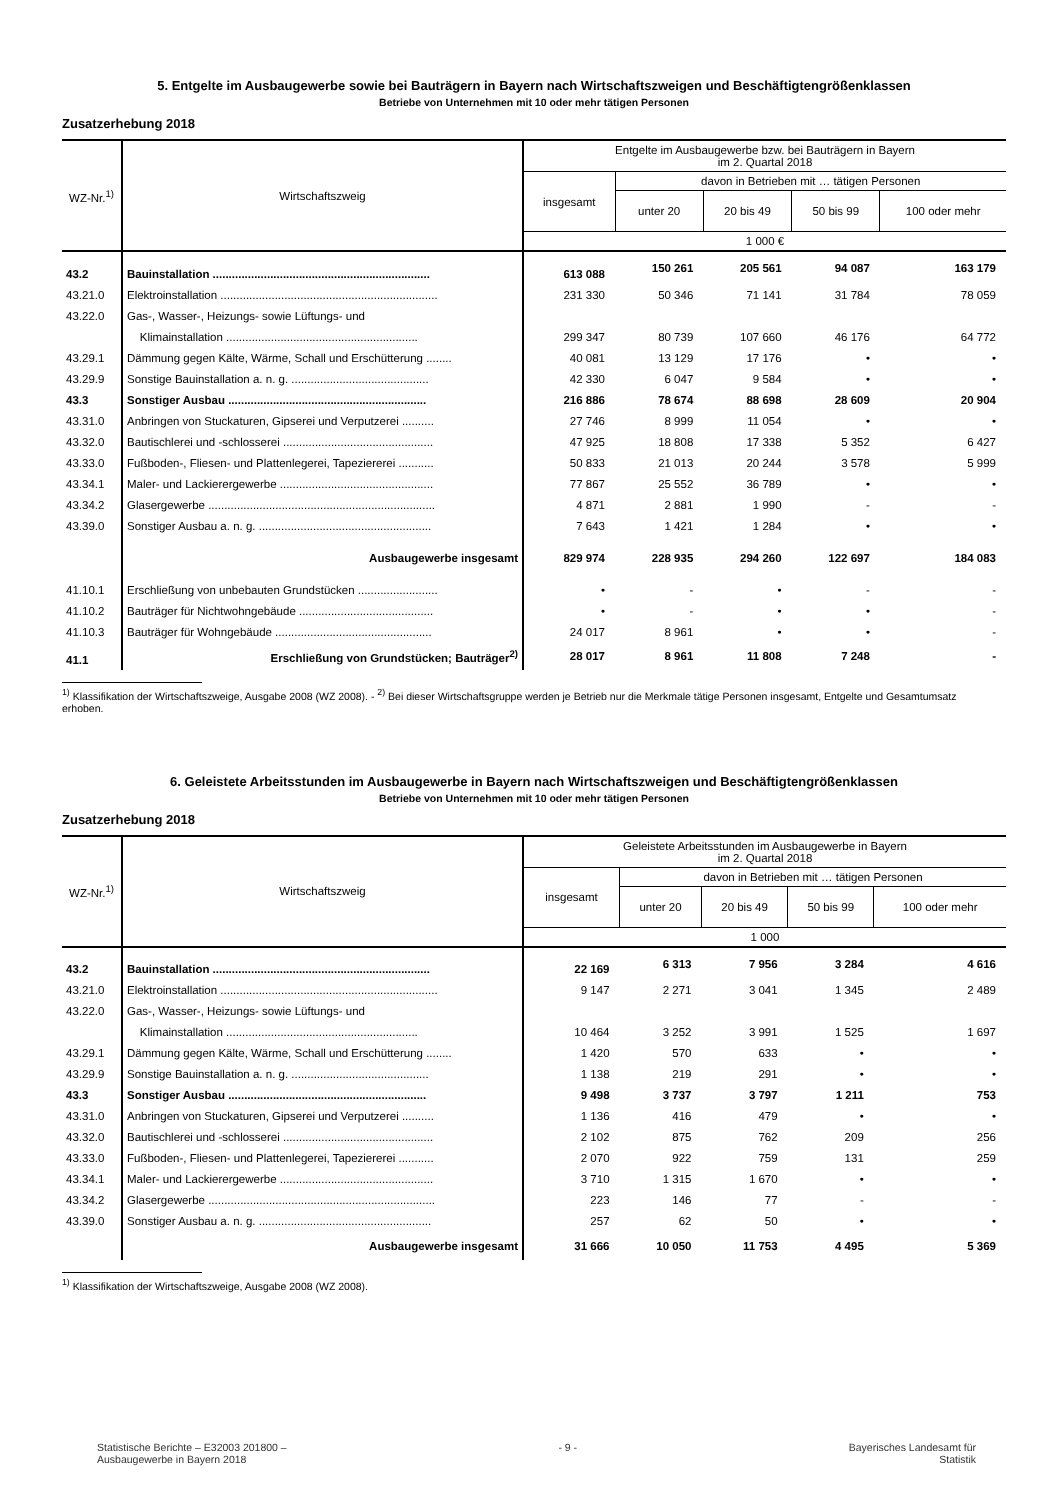5. Entgelte im Ausbaugewerbe sowie bei Bauträgern in Bayern nach Wirtschaftszweigen und Beschäftigtengrößenklassen
Betriebe von Unternehmen mit 10 oder mehr tätigen Personen
Zusatzerhebung 2018
| WZ-Nr.<sup>1)</sup> | Wirtschaftszweig | Entgelte im Ausbaugewerbe bzw. bei Bauträgern in Bayern im 2. Quartal 2018 | | | | |
| --- | --- | --- | --- | --- | --- | --- |
| | | insgesamt | davon in Betrieben mit … tätigen Personen | | | |
| | | | unter 20 | 20 bis 49 | 50 bis 99 | 100 oder mehr |
| | | 1 000 € | | | | |
| 43.2 | Bauinstallation .................................................................... | 613 088 | 150 261 | 205 561 | 94 087 | 163 179 |
| 43.21.0 | Elektroinstallation .................................................................... | 231 330 | 50 346 | 71 141 | 31 784 | 78 059 |
| 43.22.0 | Gas-, Wasser-, Heizungs- sowie Lüftungs- und | | | | | |
| | Klimainstallation ............................................................ | 299 347 | 80 739 | 107 660 | 46 176 | 64 772 |
| 43.29.1 | Dämmung gegen Kälte, Wärme, Schall und Erschütterung ........ | 40 081 | 13 129 | 17 176 | • | • |
| 43.29.9 | Sonstige Bauinstallation a. n. g. ........................................... | 42 330 | 6 047 | 9 584 | • | • |
| 43.3 | Sonstiger Ausbau .............................................................. | 216 886 | 78 674 | 88 698 | 28 609 | 20 904 |
| 43.31.0 | Anbringen von Stuckaturen, Gipserei und Verputzerei .......... | 27 746 | 8 999 | 11 054 | • | • |
| 43.32.0 | Bautischlerei und -schlosserei ............................................... | 47 925 | 18 808 | 17 338 | 5 352 | 6 427 |
| 43.33.0 | Fußboden-, Fliesen- und Plattenlegerei, Tapeziererei ........... | 50 833 | 21 013 | 20 244 | 3 578 | 5 999 |
| 43.34.1 | Maler- und Lackierergewerbe ................................................ | 77 867 | 25 552 | 36 789 | • | • |
| 43.34.2 | Glasergewerbe ....................................................................... | 4 871 | 2 881 | 1 990 | - | - |
| 43.39.0 | Sonstiger Ausbau a. n. g. ...................................................... | 7 643 | 1 421 | 1 284 | • | • |
| | Ausbaugewerbe insgesamt | 829 974 | 228 935 | 294 260 | 122 697 | 184 083 |
| 41.10.1 | Erschließung von unbebauten Grundstücken ......................... | • | - | • | - | - |
| 41.10.2 | Bauträger für Nichtwohngebäude .......................................... | • | - | • | • | - |
| 41.10.3 | Bauträger für Wohngebäude ................................................. | 24 017 | 8 961 | • | • | - |
| 41.1 | Erschließung von Grundstücken; Bauträger<sup>2)</sup> | 28 017 | 8 961 | 11 808 | 7 248 | - |
<sup>1)</sup> Klassifikation der Wirtschaftszweige, Ausgabe 2008 (WZ 2008). - <sup>2)</sup> Bei dieser Wirtschaftsgruppe werden je Betrieb nur die Merkmale tätige Personen insgesamt, Entgelte und Gesamtumsatz erhoben.
6. Geleistete Arbeitsstunden im Ausbaugewerbe in Bayern nach Wirtschaftszweigen und Beschäftigtengrößenklassen
Betriebe von Unternehmen mit 10 oder mehr tätigen Personen
Zusatzerhebung 2018
| WZ-Nr.<sup>1)</sup> | Wirtschaftszweig | Geleistete Arbeitsstunden im Ausbaugewerbe in Bayern im 2. Quartal 2018 | | | | |
| --- | --- | --- | --- | --- | --- | --- |
| | | insgesamt | davon in Betrieben mit … tätigen Personen | | | |
| | | | unter 20 | 20 bis 49 | 50 bis 99 | 100 oder mehr |
| | | 1 000 | | | | |
| 43.2 | Bauinstallation .................................................................... | 22 169 | 6 313 | 7 956 | 3 284 | 4 616 |
| 43.21.0 | Elektroinstallation .................................................................... | 9 147 | 2 271 | 3 041 | 1 345 | 2 489 |
| 43.22.0 | Gas-, Wasser-, Heizungs- sowie Lüftungs- und | | | | | |
| | Klimainstallation ............................................................ | 10 464 | 3 252 | 3 991 | 1 525 | 1 697 |
| 43.29.1 | Dämmung gegen Kälte, Wärme, Schall und Erschütterung ........ | 1 420 | 570 | 633 | • | • |
| 43.29.9 | Sonstige Bauinstallation a. n. g. ........................................... | 1 138 | 219 | 291 | • | • |
| 43.3 | Sonstiger Ausbau .............................................................. | 9 498 | 3 737 | 3 797 | 1 211 | 753 |
| 43.31.0 | Anbringen von Stuckaturen, Gipserei und Verputzerei .......... | 1 136 | 416 | 479 | • | • |
| 43.32.0 | Bautischlerei und -schlosserei ............................................... | 2 102 | 875 | 762 | 209 | 256 |
| 43.33.0 | Fußboden-, Fliesen- und Plattenlegerei, Tapeziererei ........... | 2 070 | 922 | 759 | 131 | 259 |
| 43.34.1 | Maler- und Lackierergewerbe ................................................ | 3 710 | 1 315 | 1 670 | • | • |
| 43.34.2 | Glasergewerbe ....................................................................... | 223 | 146 | 77 | - | - |
| 43.39.0 | Sonstiger Ausbau a. n. g. ...................................................... | 257 | 62 | 50 | • | • |
| | Ausbaugewerbe insgesamt | 31 666 | 10 050 | 11 753 | 4 495 | 5 369 |
<sup>1)</sup> Klassifikation der Wirtschaftszweige, Ausgabe 2008 (WZ 2008).
Statistische Berichte – E32003 201800 –
Ausbaugewerbe in Bayern 2018
- 9 - Bayerisches Landesamt für
Statistik